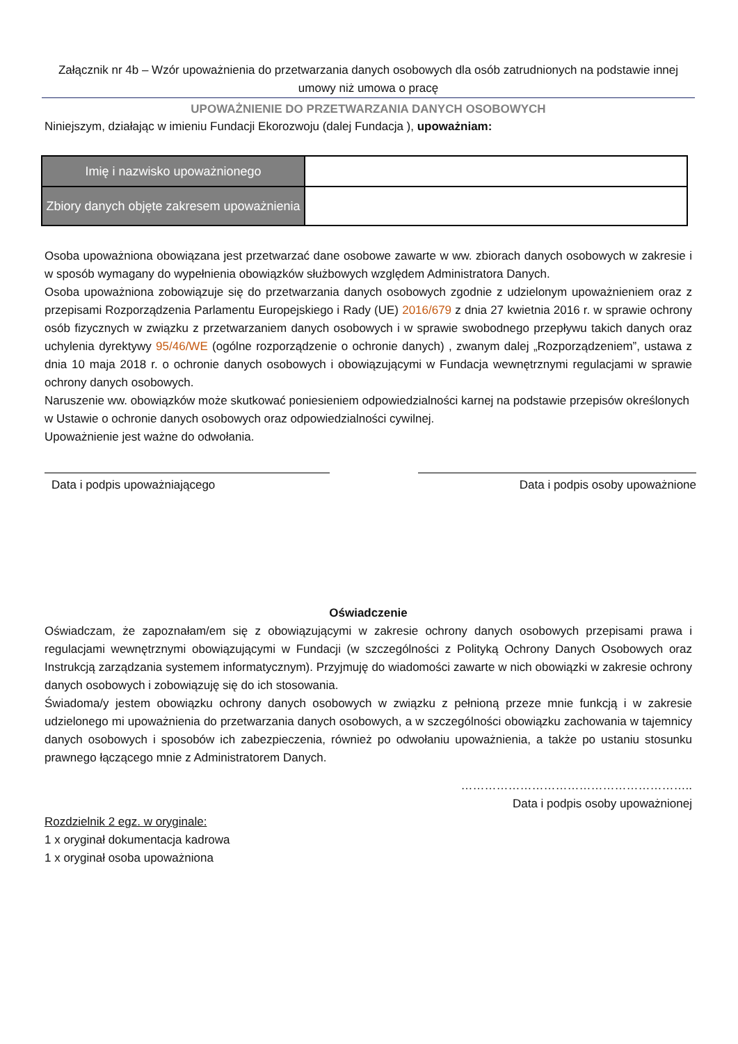Załącznik nr 4b – Wzór upoważnienia do przetwarzania danych osobowych dla osób zatrudnionych na podstawie innej umowy niż umowa o pracę
UPOWAŻNIENIE DO PRZETWARZANIA DANYCH OSOBOWYCH
Niniejszym, działając w imieniu Fundacji Ekorozwoju (dalej Fundacja ), upoważniam:
| Imię i nazwisko upoważnionego | |
| Zbiory danych objęte zakresem upoważnienia | |
Osoba upoważniona obowiązana jest przetwarzać dane osobowe zawarte w ww. zbiorach danych osobowych w zakresie i w sposób wymagany do wypełnienia obowiązków służbowych względem Administratora Danych.
Osoba upoważniona zobowiązuje się do przetwarzania danych osobowych zgodnie z udzielonym upoważnieniem oraz z przepisami Rozporządzenia Parlamentu Europejskiego i Rady (UE) 2016/679 z dnia 27 kwietnia 2016 r. w sprawie ochrony osób fizycznych w związku z przetwarzaniem danych osobowych i w sprawie swobodnego przepływu takich danych oraz uchylenia dyrektywy 95/46/WE (ogólne rozporządzenie o ochronie danych) , zwanym dalej „Rozporządzeniem”, ustawa z dnia 10 maja 2018 r. o ochronie danych osobowych i obowiązującymi w Fundacja wewnętrznymi regulacjami w sprawie ochrony danych osobowych.
Naruszenie ww. obowiązków może skutkować poniesieniem odpowiedzialności karnej na podstawie przepisów określonych w Ustawie o ochronie danych osobowych oraz odpowiedzialności cywilnej.
Upoważnienie jest ważne do odwołania.
Data i podpis upoważniającego Data i podpis osoby upoważnione
Oświadczenie
Oświadczam, że zapoznałam/em się z obowiązującymi w zakresie ochrony danych osobowych przepisami prawa i regulacjami wewnętrznymi obowiązującymi w Fundacji (w szczególności z Polityką Ochrony Danych Osobowych oraz Instrukcją zarządzania systemem informatycznym). Przyjmuję do wiadomości zawarte w nich obowiązki w zakresie ochrony danych osobowych i zobowiązuję się do ich stosowania.
Świadoma/y jestem obowiązku ochrony danych osobowych w związku z pełnioną przeze mnie funkcją i w zakresie udzielonego mi upoważnienia do przetwarzania danych osobowych, a w szczególności obowiązku zachowania w tajemnicy danych osobowych i sposobów ich zabezpieczenia, również po odwołaniu upoważnienia, a także po ustaniu stosunku prawnego łączącego mnie z Administratorem Danych.
…………………………………………………..
Data i podpis osoby upoważnionej
Rozdzielnik 2 egz. w oryginale:
1 x oryginał dokumentacja kadrowa
1 x oryginał osoba upoważniona